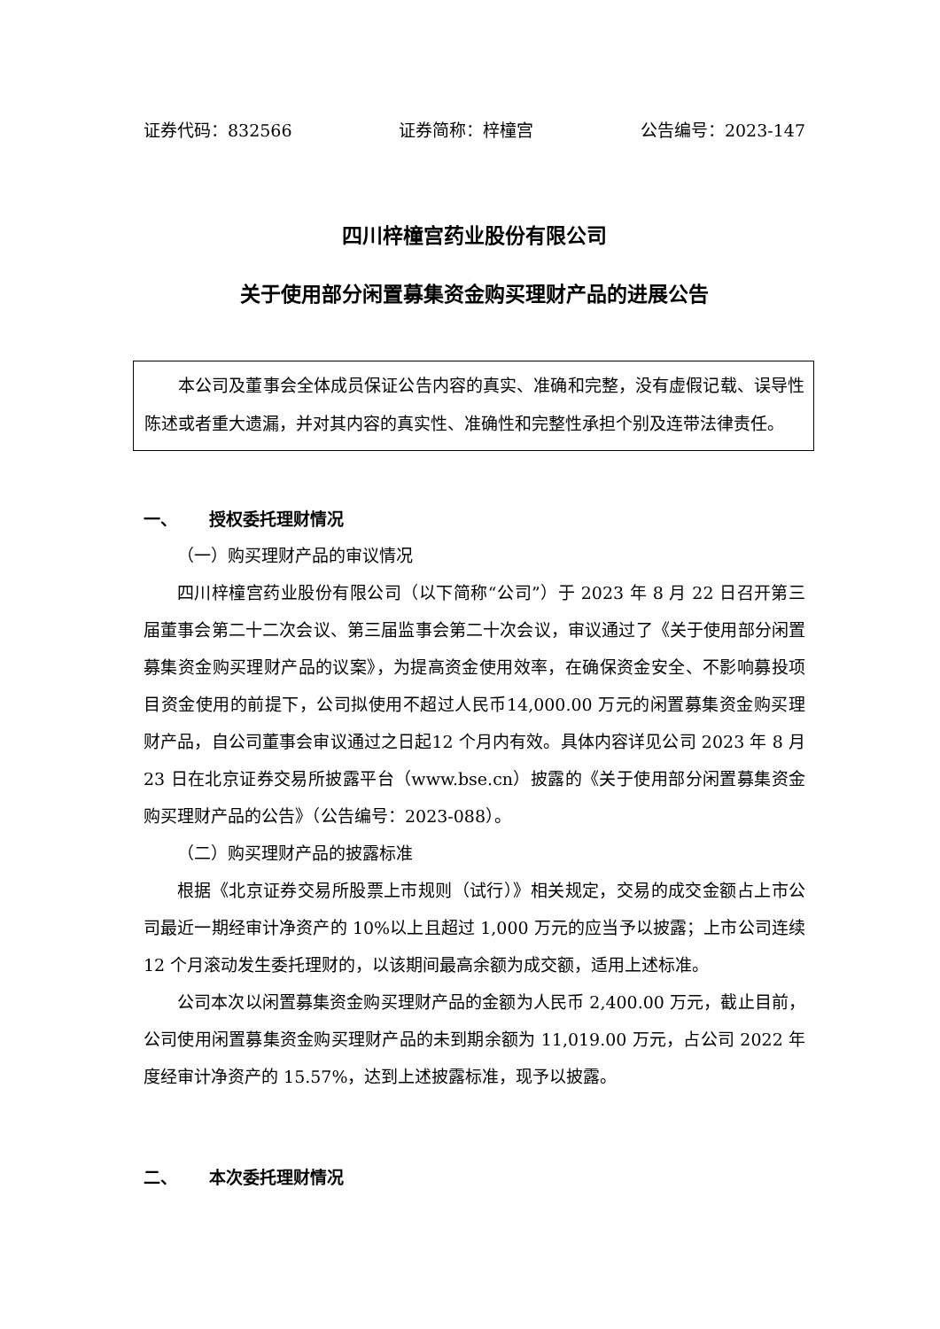证券代码：832566 证券简称：梓橦宫 公告编号：2023-147
四川梓橦宫药业股份有限公司
关于使用部分闲置募集资金购买理财产品的进展公告
本公司及董事会全体成员保证公告内容的真实、准确和完整，没有虚假记载、误导性陈述或者重大遗漏，并对其内容的真实性、准确性和完整性承担个别及连带法律责任。
一、 授权委托理财情况
（一）购买理财产品的审议情况
四川梓橦宫药业股份有限公司（以下简称“公司”）于 2023 年 8 月 22 日召开第三届董事会第二十二次会议、第三届监事会第二十次会议，审议通过了《关于使用部分闲置募集资金购买理财产品的议案》，为提高资金使用效率，在确保资金安全、不影响募投项目资金使用的前提下，公司拟使用不超过人民币14,000.00 万元的闲置募集资金购买理财产品，自公司董事会审议通过之日起12 个月内有效。具体内容详见公司 2023 年 8 月 23 日在北京证券交易所披露平台（www.bse.cn）披露的《关于使用部分闲置募集资金购买理财产品的公告》（公告编号：2023-088）。
（二）购买理财产品的披露标准
根据《北京证券交易所股票上市规则（试行）》相关规定，交易的成交金额占上市公司最近一期经审计净资产的 10%以上且超过 1,000 万元的应当予以披露；上市公司连续 12 个月滚动发生委托理财的，以该期间最高余额为成交额，适用上述标准。
公司本次以闲置募集资金购买理财产品的金额为人民币 2,400.00 万元，截止目前，公司使用闲置募集资金购买理财产品的未到期余额为 11,019.00 万元，占公司 2022 年度经审计净资产的 15.57%，达到上述披露标准，现予以披露。
二、 本次委托理财情况